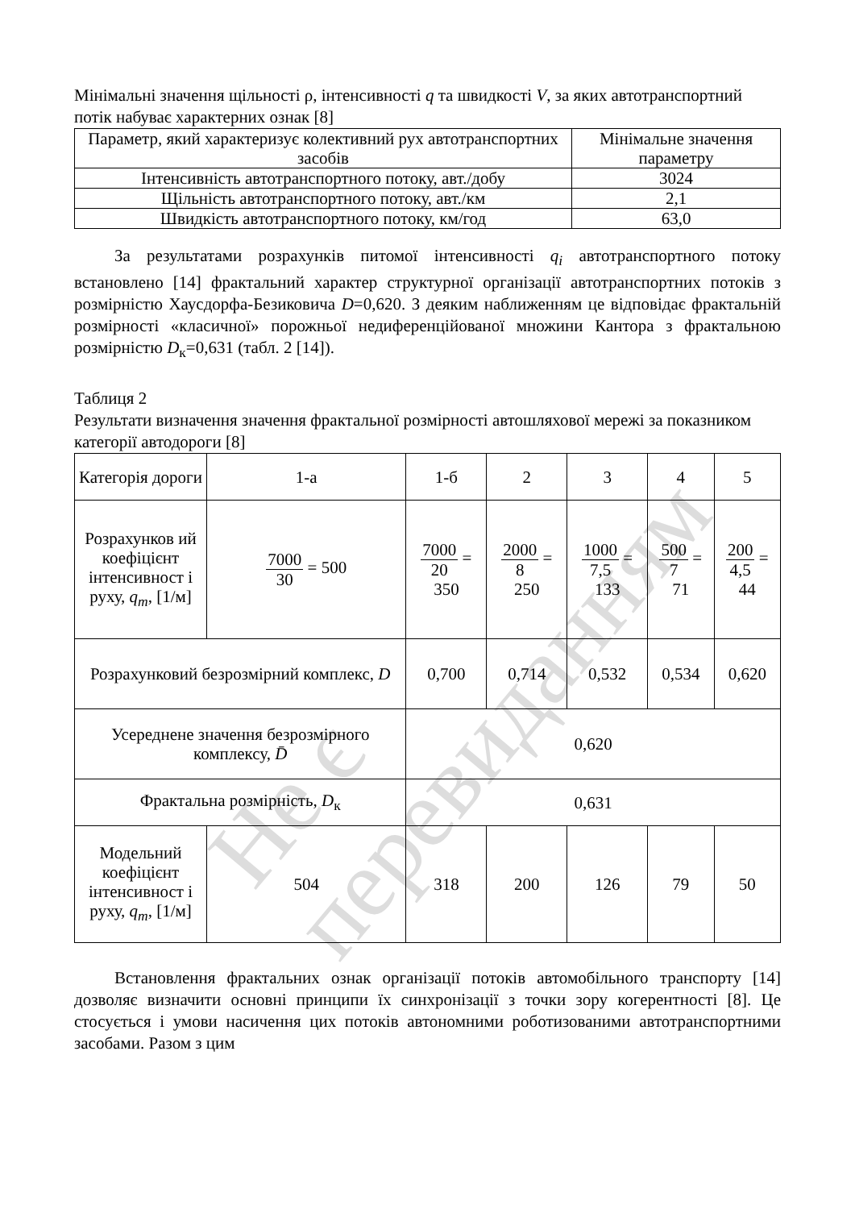Не є перевиданням
Мінімальні значення щільності ρ, інтенсивності q та швидкості V, за яких автотранспортний потік набуває характерних ознак [8]
| Параметр, який характеризує колективний рух автотранспортних засобів | Мінімальне значення параметру |
| Інтенсивність автотранспортного потоку, авт./добу | 3024 |
| Щільність автотранспортного потоку, авт./км | 2,1 |
| Швидкість автотранспортного потоку, км/год | 63,0 |
За результатами розрахунків питомої інтенсивності q<sub>i</sub> автотранспортного потоку встановлено [14] фрактальний характер структурної організації автотранспортних потоків з розмірністю Хаусдорфа-Безиковича D=0,620. З деяким наближенням це відповідає фрактальній розмірності «класичної» порожньої недиференційованої множини Кантора з фрактальною розмірністю D<sub>к</sub>=0,631 (табл. 2 [14]).
Таблиця 2
Результати визначення значення фрактальної розмірності автошляхової мережі за показником категорії автодороги [8]
| Категорія дороги | 1-а | 1-б | | 2 | 3 | 4 | 5 |
| Розрахунков ий коефіцієнт інтенсивност і руху, q<sub>m</sub> , [1/м] | 7000 30 = 500 | 7000 20 = 350 | | 2000 8 = 250 | 1000 7,5 = 133 | 500 7 = 71 | 200 4,5 = 44 |
| Розрахунковий безрозмірний комплекс, D | | 0,700 | 0,714 | | 0,532 | 0,534 | 0,620 |
| Усереднене значення безрозмірного комплексу, D̄ | | 0,620 | | | | | |
| Фрактальна розмірність, D<sub>к</sub> | | 0,631 | | | | | |
| Модельний коефіцієнт інтенсивност і руху, q<sub>m</sub> , [1/м] | 504 | 318 | | 200 | 126 | 79 | 50 |
Встановлення фрактальних ознак організації потоків автомобільного транспорту [14] дозволяє визначити основні принципи їх синхронізації з точки зору когерентності [8]. Це стосується і умови насичення цих потоків автономними роботизованими автотранспортними засобами. Разом з цим